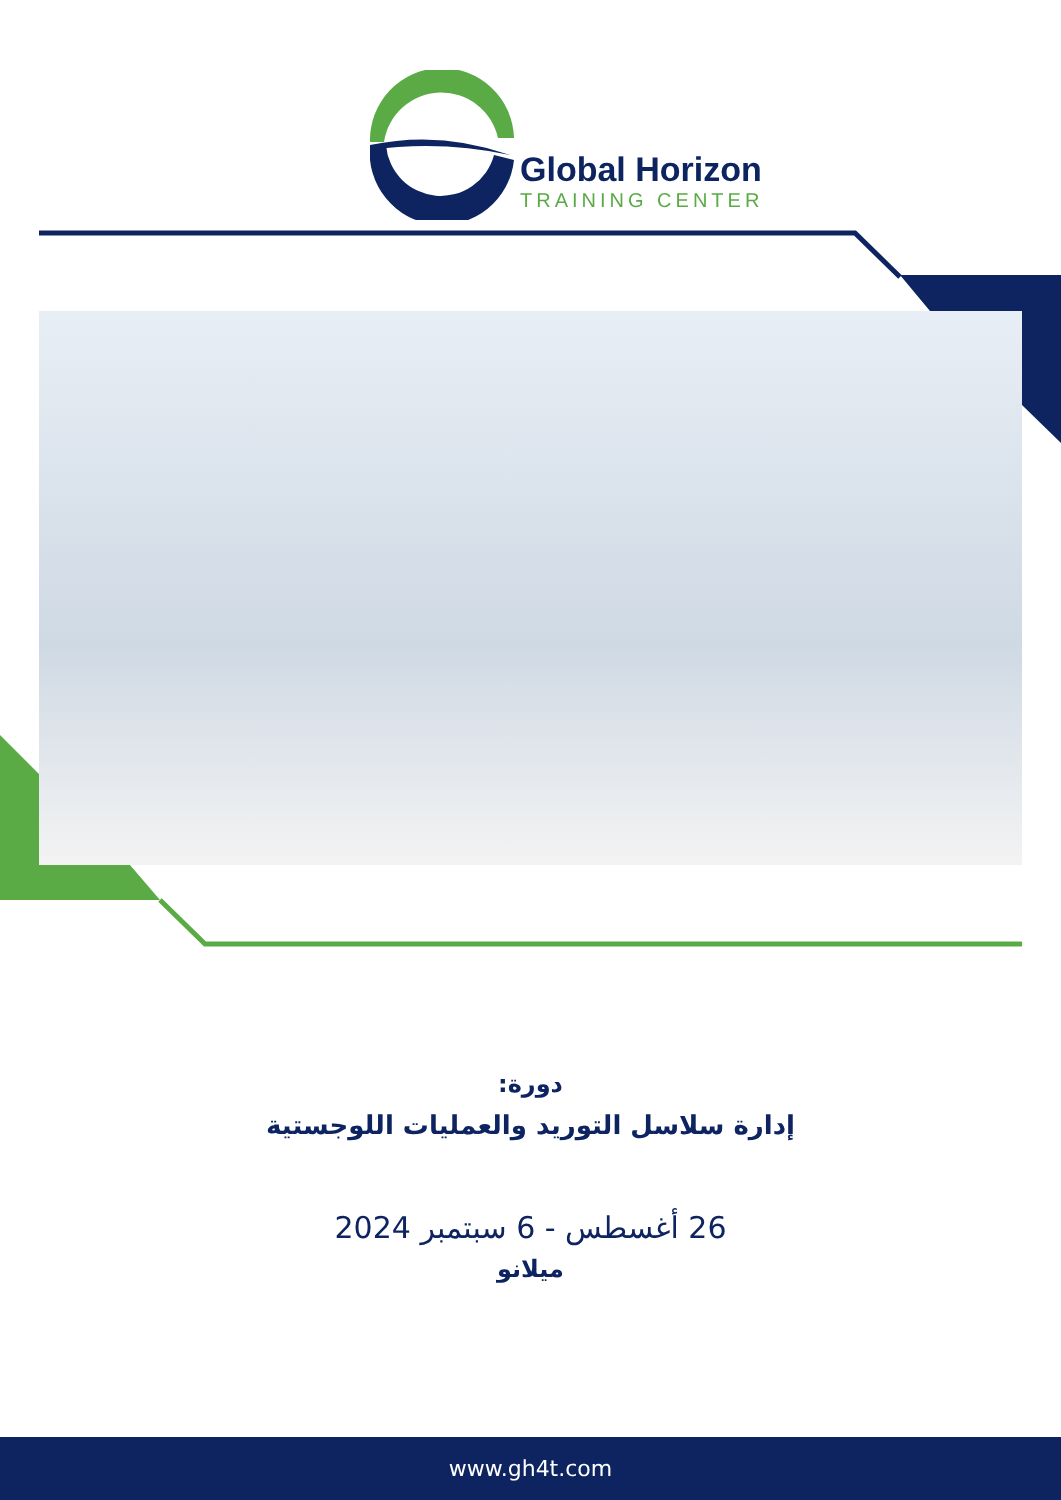Global Horizon
TRAINING CENTER
دورة:
إدارة سلاسل التوريد والعمليات اللوجستية
26 أغسطس - 6 سبتمبر 2024
ميلانو
www.gh4t.com